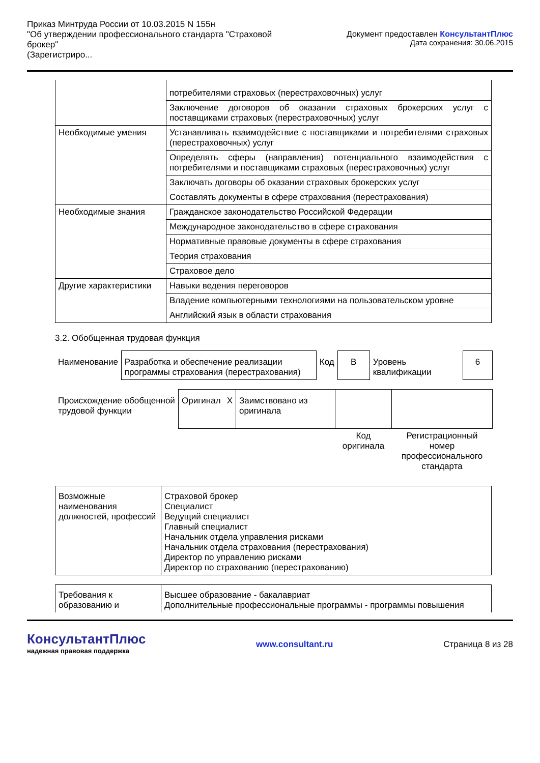Приказ Минтруда России от 10.03.2015 N 155н
"Об утверждении профессионального стандарта "Страховой брокер"
(Зарегистриро...
Документ предоставлен КонсультантПлюс
Дата сохранения: 30.06.2015
| | потребителями страховых (перестраховочных) услуг |
| | Заключение договоров об оказании страховых брокерских услуг с поставщиками страховых (перестраховочных) услуг |
| Необходимые умения | Устанавливать взаимодействие с поставщиками и потребителями страховых (перестраховочных) услуг |
| | Определять сферы (направления) потенциального взаимодействия с потребителями и поставщиками страховых (перестраховочных) услуг |
| | Заключать договоры об оказании страховых брокерских услуг |
| | Составлять документы в сфере страхования (перестрахования) |
| Необходимые знания | Гражданское законодательство Российской Федерации |
| | Международное законодательство в сфере страхования |
| | Нормативные правовые документы в сфере страхования |
| | Теория страхования |
| | Страховое дело |
| Другие характеристики | Навыки ведения переговоров |
| | Владение компьютерными технологиями на пользовательском уровне |
| | Английский язык в области страхования |
3.2. Обобщенная трудовая функция
| Наименование | Разработка и обеспечение реализации программы страхования (перестрахования) | Код | В | Уровень квалификации | 6 |
| Происхождение обобщенной трудовой функции | Оригинал | X | Заимствовано из оригинала | | |
| | | | | Код оригинала | Регистрационный номер профессионального стандарта |
| Возможные наименования должностей, профессий | Страховой брокер Специалист Ведущий специалист Главный специалист Начальник отдела управления рисками Начальник отдела страхования (перестрахования) Директор по управлению рисками Директор по страхованию (перестрахованию) |
| Требования к образованию и | Высшее образование - бакалавриат Дополнительные профессиональные программы - программы повышения |
КонсультантПлюс
надежная правовая поддержка
www.consultant.ru Страница 8 из 28